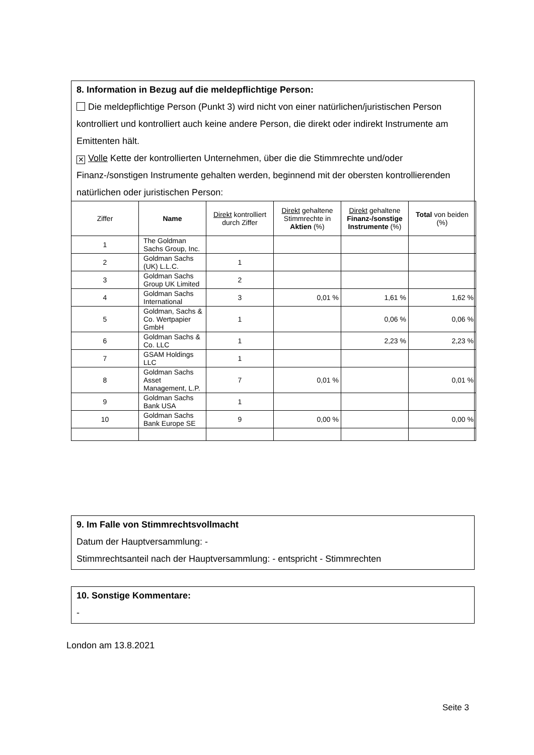8. Information in Bezug auf die meldepflichtige Person:
Die meldepflichtige Person (Punkt 3) wird nicht von einer natürlichen/juristischen Person kontrolliert und kontrolliert auch keine andere Person, die direkt oder indirekt Instrumente am Emittenten hält.
✕ Volle Kette der kontrollierten Unternehmen, über die die Stimmrechte und/oder Finanz-/sonstigen Instrumente gehalten werden, beginnend mit der obersten kontrollierenden natürlichen oder juristischen Person:
| Ziffer | Name | Direkt kontrolliert durch Ziffer | Direkt gehaltene Stimmrechte in Aktien (%) | Direkt gehaltene Finanz-/sonstige Instrumente (%) | Total von beiden (%) |
| --- | --- | --- | --- | --- | --- |
| 1 | The Goldman Sachs Group, Inc. | | | | |
| 2 | Goldman Sachs (UK) L.L.C. | 1 | | | |
| 3 | Goldman Sachs Group UK Limited | 2 | | | |
| 4 | Goldman Sachs International | 3 | 0,01 % | 1,61 % | 1,62 % |
| 5 | Goldman, Sachs & Co. Wertpapier GmbH | 1 | | 0,06 % | 0,06 % |
| 6 | Goldman Sachs & Co. LLC | 1 | | 2,23 % | 2,23 % |
| 7 | GSAM Holdings LLC | 1 | | | |
| 8 | Goldman Sachs Asset Management, L.P. | 7 | 0,01 % | | 0,01 % |
| 9 | Goldman Sachs Bank USA | 1 | | | |
| 10 | Goldman Sachs Bank Europe SE | 9 | 0,00 % | | 0,00 % |
9. Im Falle von Stimmrechtsvollmacht
Datum der Hauptversammlung: -
Stimmrechtsanteil nach der Hauptversammlung: - entspricht - Stimmrechten
10. Sonstige Kommentare:
-
London am 13.8.2021
Seite 3